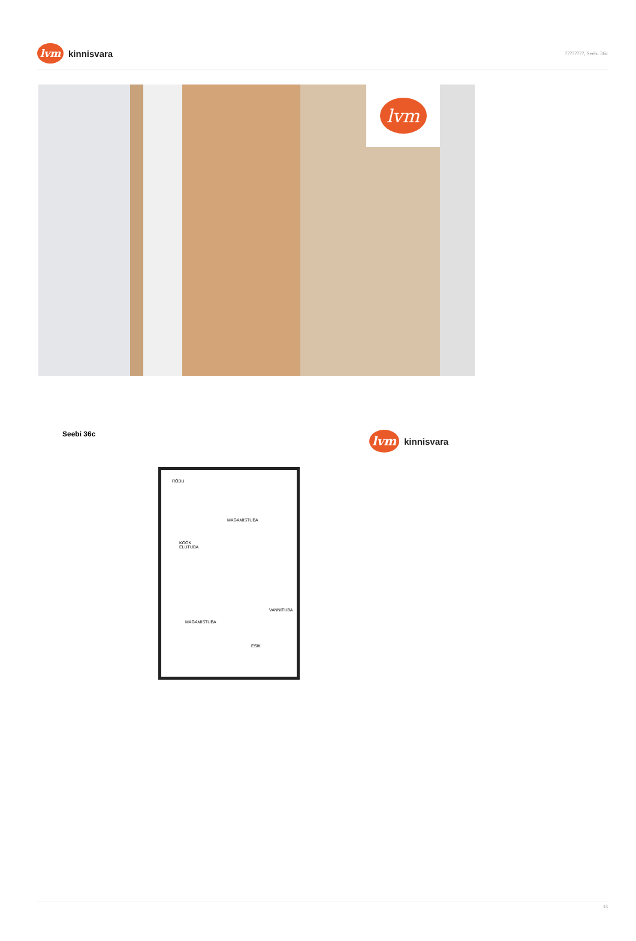lvm
kinnisvara
????????, Seebi 36c
lvm
Seebi 36c
lvm
kinnisvara
RÕDU
MAGAMISTUBA
KÖÖK
ELUTUBA
VANNITUBA
MAGAMISTUBA
ESIK
13